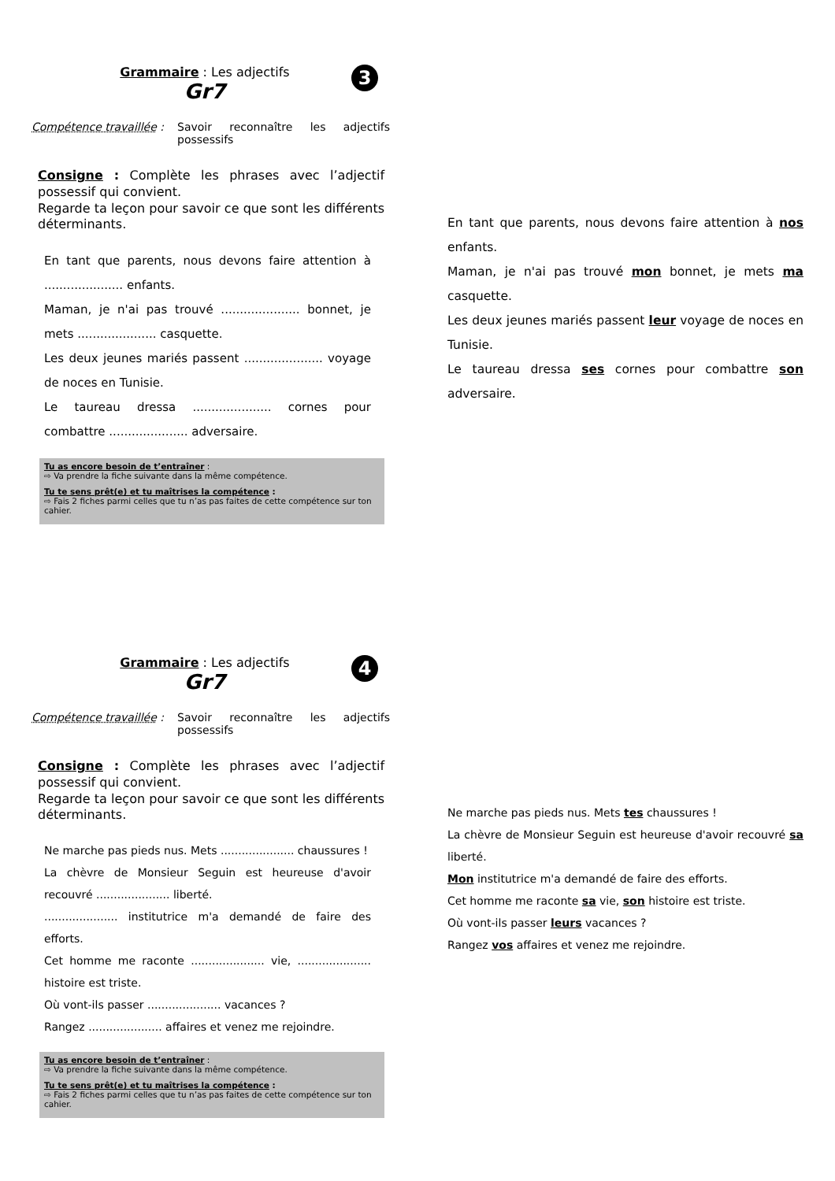Grammaire : Les adjectifs
Gr7
3
Compétence travaillée :
Savoir reconnaître les adjectifs possessifs
Consigne : Complète les phrases avec l’adjectif possessif qui convient.
Regarde ta leçon pour savoir ce que sont les différents déterminants.
En tant que parents, nous devons faire attention à ..................... enfants.
Maman, je n'ai pas trouvé ..................... bonnet, je mets ..................... casquette.
Les deux jeunes mariés passent ..................... voyage de noces en Tunisie.
Le taureau dressa ..................... cornes pour combattre ..................... adversaire.
Tu as encore besoin de t’entraîner :
⇨ Va prendre la fiche suivante dans la même compétence.
Tu te sens prêt(e) et tu maîtrises la compétence :
⇨ Fais 2 fiches parmi celles que tu n’as pas faites de cette compétence sur ton cahier.
En tant que parents, nous devons faire attention à nos enfants.
Maman, je n'ai pas trouvé mon bonnet, je mets ma casquette.
Les deux jeunes mariés passent leur voyage de noces en Tunisie.
Le taureau dressa ses cornes pour combattre son adversaire.
Grammaire : Les adjectifs
Gr7
4
Compétence travaillée :
Savoir reconnaître les adjectifs possessifs
Consigne : Complète les phrases avec l’adjectif possessif qui convient.
Regarde ta leçon pour savoir ce que sont les différents déterminants.
Ne marche pas pieds nus. Mets ..................... chaussures !
La chèvre de Monsieur Seguin est heureuse d'avoir recouvré ..................... liberté.
..................... institutrice m'a demandé de faire des efforts.
Cet homme me raconte ..................... vie, ..................... histoire est triste.
Où vont-ils passer ..................... vacances ?
Rangez ..................... affaires et venez me rejoindre.
Tu as encore besoin de t’entraîner :
⇨ Va prendre la fiche suivante dans la même compétence.
Tu te sens prêt(e) et tu maîtrises la compétence :
⇨ Fais 2 fiches parmi celles que tu n’as pas faites de cette compétence sur ton cahier.
Ne marche pas pieds nus. Mets tes chaussures !
La chèvre de Monsieur Seguin est heureuse d'avoir recouvré sa liberté.
Mon institutrice m'a demandé de faire des efforts.
Cet homme me raconte sa vie, son histoire est triste.
Où vont-ils passer leurs vacances ?
Rangez vos affaires et venez me rejoindre.